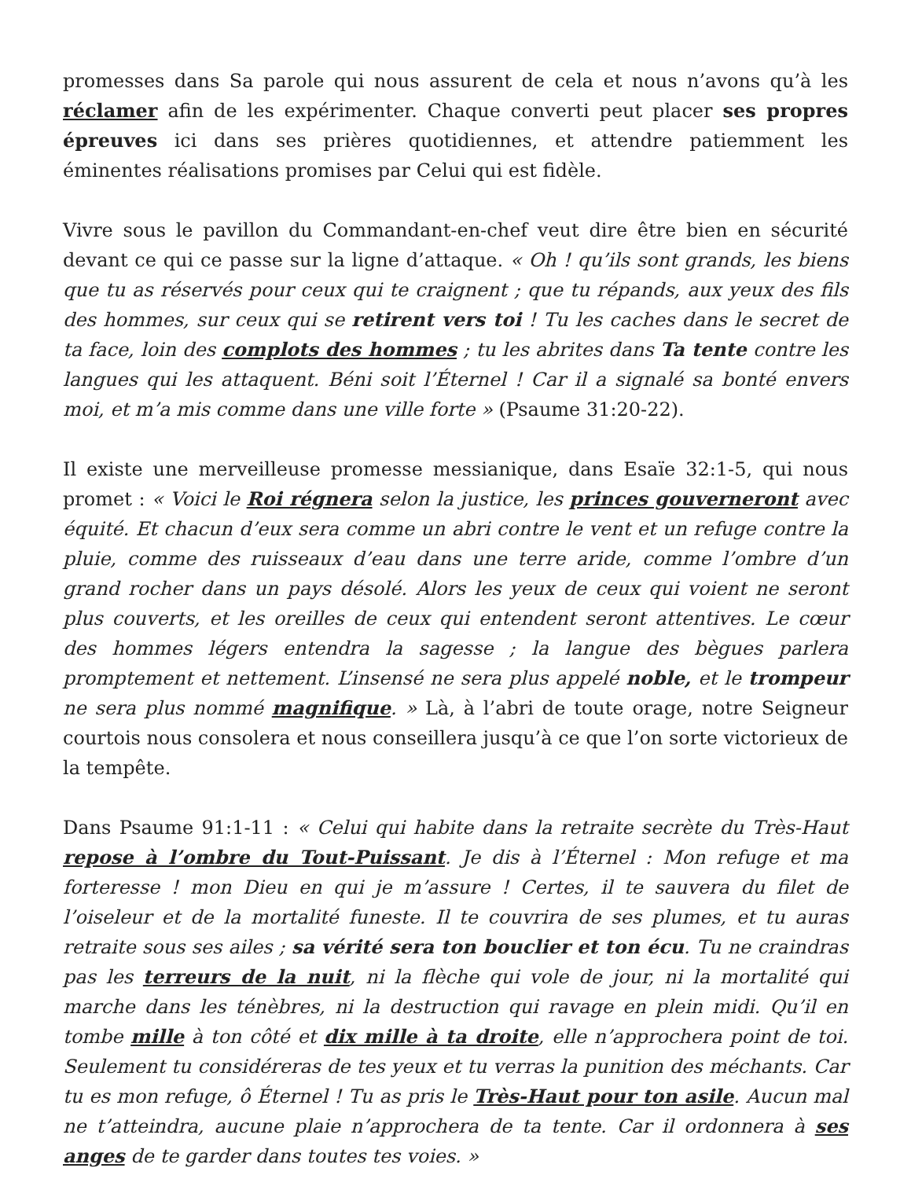promesses dans Sa parole qui nous assurent de cela et nous n’avons qu’à les réclamer afin de les expérimenter. Chaque converti peut placer ses propres épreuves ici dans ses prières quotidiennes, et attendre patiemment les éminentes réalisations promises par Celui qui est fidèle.
Vivre sous le pavillon du Commandant-en-chef veut dire être bien en sécurité devant ce qui ce passe sur la ligne d’attaque. « Oh ! qu’ils sont grands, les biens que tu as réservés pour ceux qui te craignent ; que tu répands, aux yeux des fils des hommes, sur ceux qui se retirent vers toi ! Tu les caches dans le secret de ta face, loin des complots des hommes ; tu les abrites dans Ta tente contre les langues qui les attaquent. Béni soit l’Éternel ! Car il a signalé sa bonté envers moi, et m’a mis comme dans une ville forte » (Psaume 31:20-22).
Il existe une merveilleuse promesse messianique, dans Esaïe 32:1-5, qui nous promet : « Voici le Roi régnera selon la justice, les princes gouverneront avec équité. Et chacun d’eux sera comme un abri contre le vent et un refuge contre la pluie, comme des ruisseaux d’eau dans une terre aride, comme l’ombre d’un grand rocher dans un pays désolé. Alors les yeux de ceux qui voient ne seront plus couverts, et les oreilles de ceux qui entendent seront attentives. Le cœur des hommes légers entendra la sagesse ; la langue des bègues parlera promptement et nettement. L’insensé ne sera plus appelé noble, et le trompeur ne sera plus nommé magnifique. » Là, à l’abri de toute orage, notre Seigneur courtois nous consolera et nous conseillera jusqu’à ce que l’on sorte victorieux de la tempête.
Dans Psaume 91:1-11 : « Celui qui habite dans la retraite secrète du Très-Haut repose à l’ombre du Tout-Puissant. Je dis à l’Éternel : Mon refuge et ma forteresse ! mon Dieu en qui je m’assure ! Certes, il te sauvera du filet de l’oiseleur et de la mortalité funeste. Il te couvrira de ses plumes, et tu auras retraite sous ses ailes ; sa vérité sera ton bouclier et ton écu. Tu ne craindras pas les terreurs de la nuit, ni la flèche qui vole de jour, ni la mortalité qui marche dans les ténèbres, ni la destruction qui ravage en plein midi. Qu’il en tombe mille à ton côté et dix mille à ta droite, elle n’approchera point de toi. Seulement tu considéreras de tes yeux et tu verras la punition des méchants. Car tu es mon refuge, ô Éternel ! Tu as pris le Très-Haut pour ton asile. Aucun mal ne t’atteindra, aucune plaie n’approchera de ta tente. Car il ordonnera à ses anges de te garder dans toutes tes voies. »